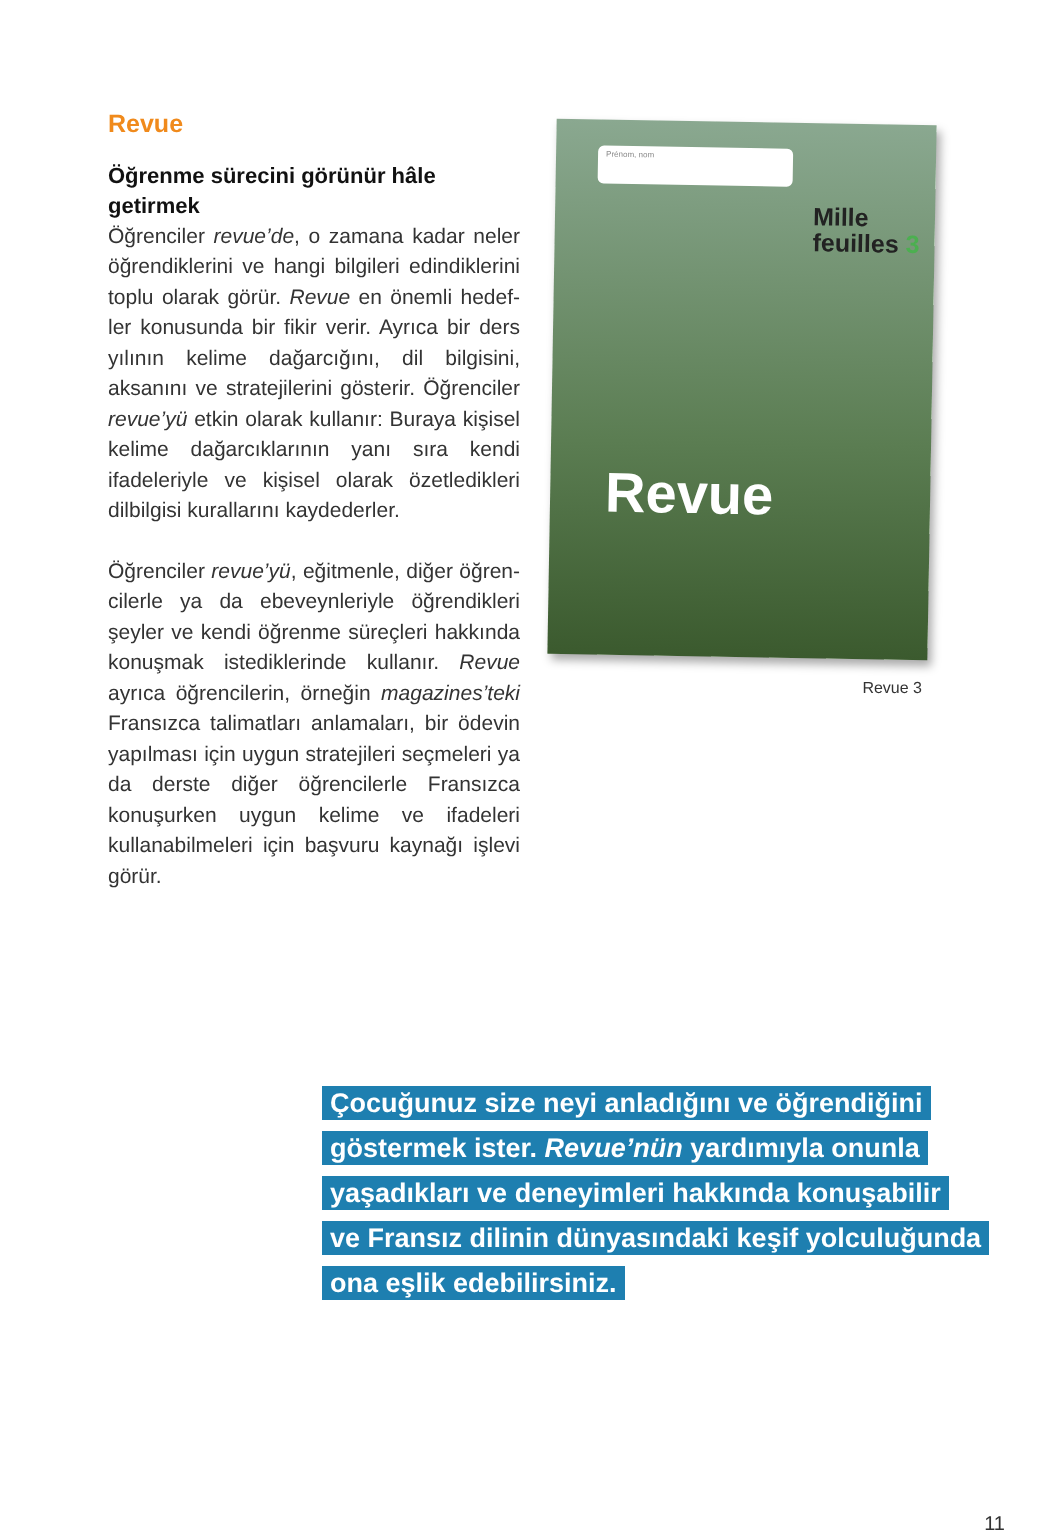Revue
Öğrenme sürecini görünür hâle getirmek
Öğrenciler revue’de, o zamana kadar neler öğrendiklerini ve hangi bilgileri edindiklerini toplu olarak görür. Revue en önemli hedef­ler konusunda bir fikir verir. Ayrıca bir ders yı­lının kelime dağarcığını, dil bilgisini, aksanını ve stratejilerini gösterir. Öğrenciler revue’yü etkin olarak kullanır: Buraya kişisel kelime dağarcıklarının yanı sıra kendi ifadeleriyle ve kişisel olarak özetledikleri dilbilgisi kurallarını kaydederler.
Öğrenciler revue’yü, eğitmenle, diğer öğren­cilerle ya da ebeveynleriyle öğrendikleri şeyler ve kendi öğrenme süreçleri hakkında konuş­mak istediklerinde kullanır. Revue ayrıca öğ­rencilerin, örneğin magazines’teki Fransızca talimatları anlamaları, bir ödevin yapılması için uygun stratejileri seçmeleri ya da derste diğer öğrencilerle Fransızca konuşurken uy­gun kelime ve ifadeleri kullanabilmeleri için başvuru kaynağı işlevi görür.
Prénom, nom
Mille
feuilles 3
Revue
Revue 3
Çocuğunuz size neyi anladığını ve öğrendiğini
göstermek ister. Revue’nün yardımıyla onunla
yaşadıkları ve deneyimleri hakkında konuşabilir
ve Fransız dilinin dünyasındaki keşif yolculuğunda
ona eşlik edebilirsiniz.
11